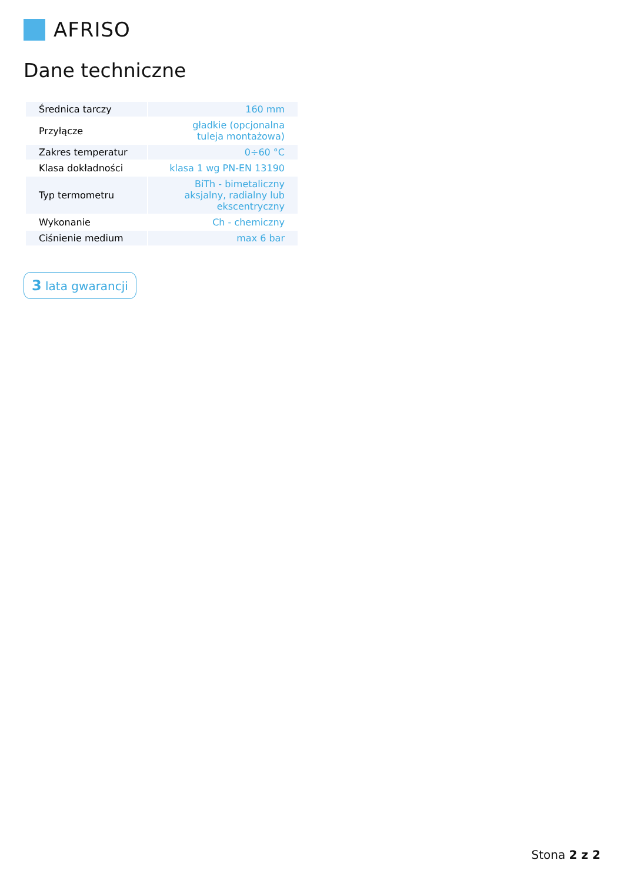AFRISO
Dane techniczne
| Średnica tarczy | 160 mm |
| Przyłącze | gładkie (opcjonalna tuleja montażowa) |
| Zakres temperatur | 0÷60 °C |
| Klasa dokładności | klasa 1 wg PN-EN 13190 |
| Typ termometru | BiTh - bimetaliczny aksjalny, radialny lub ekscentryczny |
| Wykonanie | Ch - chemiczny |
| Ciśnienie medium | max 6 bar |
3 lata gwarancji
Stona 2 z 2